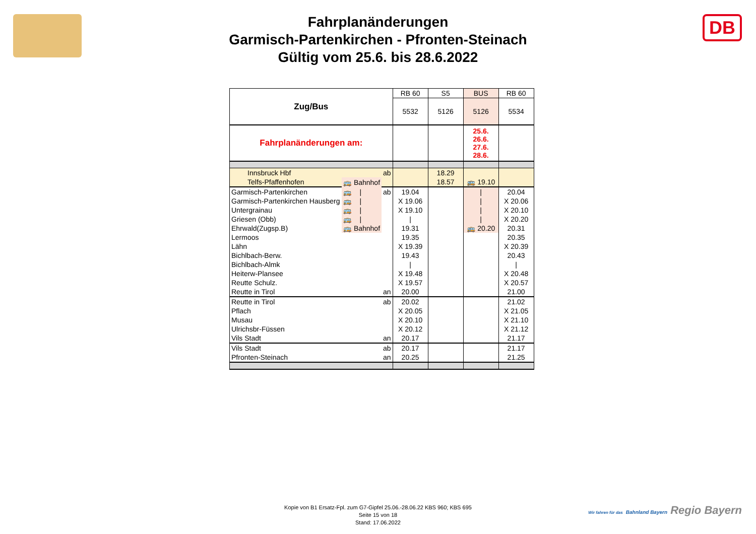DB
Fahrplanänderungen
Garmisch-Partenkirchen - Pfronten-Steinach
Gültig vom 25.6. bis 28.6.2022
| Zug/Bus | | | RB 60 | S5 | BUS | RB 60 |
| | | | 5532 | 5126 | 5126 | 5534 |
| Fahrplanänderungen am: | | | | | 25.6. 26.6. 27.6. 28.6. | |
| Innsbruck Hbf | | ab | | 18.29 | | |
| Telfs-Pfaffenhofen | 🚌 Bahnhof | | | 18.57 | 🚌 19.10 | |
| Garmisch-Partenkirchen | 🚌 / | ab | 19.04 | | / | 20.04 |
| Garmisch-Partenkirchen Hausberg | 🚌 / | | X 19.06 | | / | X 20.06 |
| Untergrainau | 🚌 / | | X 19.10 | | / | X 20.10 |
| Griesen (Obb) | 🚌 / | | / | | / | X 20.20 |
| Ehrwald(Zugsp.B) | 🚌 Bahnhof | | 19.31 | | 🚌 20.20 | 20.31 |
| Lermoos | | | 19.35 | | | 20.35 |
| Lähn | | | X 19.39 | | | X 20.39 |
| Bichlbach-Berw. | | | 19.43 | | | 20.43 |
| Bichlbach-Almk | | | / | | | / |
| Heiterw-Plansee | | | X 19.48 | | | X 20.48 |
| Reutte Schulz. | | | X 19.57 | | | X 20.57 |
| Reutte in Tirol | | an | 20.00 | | | 21.00 |
| Reutte in Tirol | | ab | 20.02 | | | 21.02 |
| Pflach | | | X 20.05 | | | X 21.05 |
| Musau | | | X 20.10 | | | X 21.10 |
| Ulrichsbr-Füssen | | | X 20.12 | | | X 21.12 |
| Vils Stadt | | an | 20.17 | | | 21.17 |
| Vils Stadt | | ab | 20.17 | | | 21.17 |
| Pfronten-Steinach | | an | 20.25 | | | 21.25 |
Kopie von B1 Ersatz-Fpl. zum G7-Gipfel 25.06.-28.06.22 KBS 960; KBS 695
Seite 15 von 18
Stand: 17.06.2022
Wir fahren für das Bahnland Bayern Regio Bayern